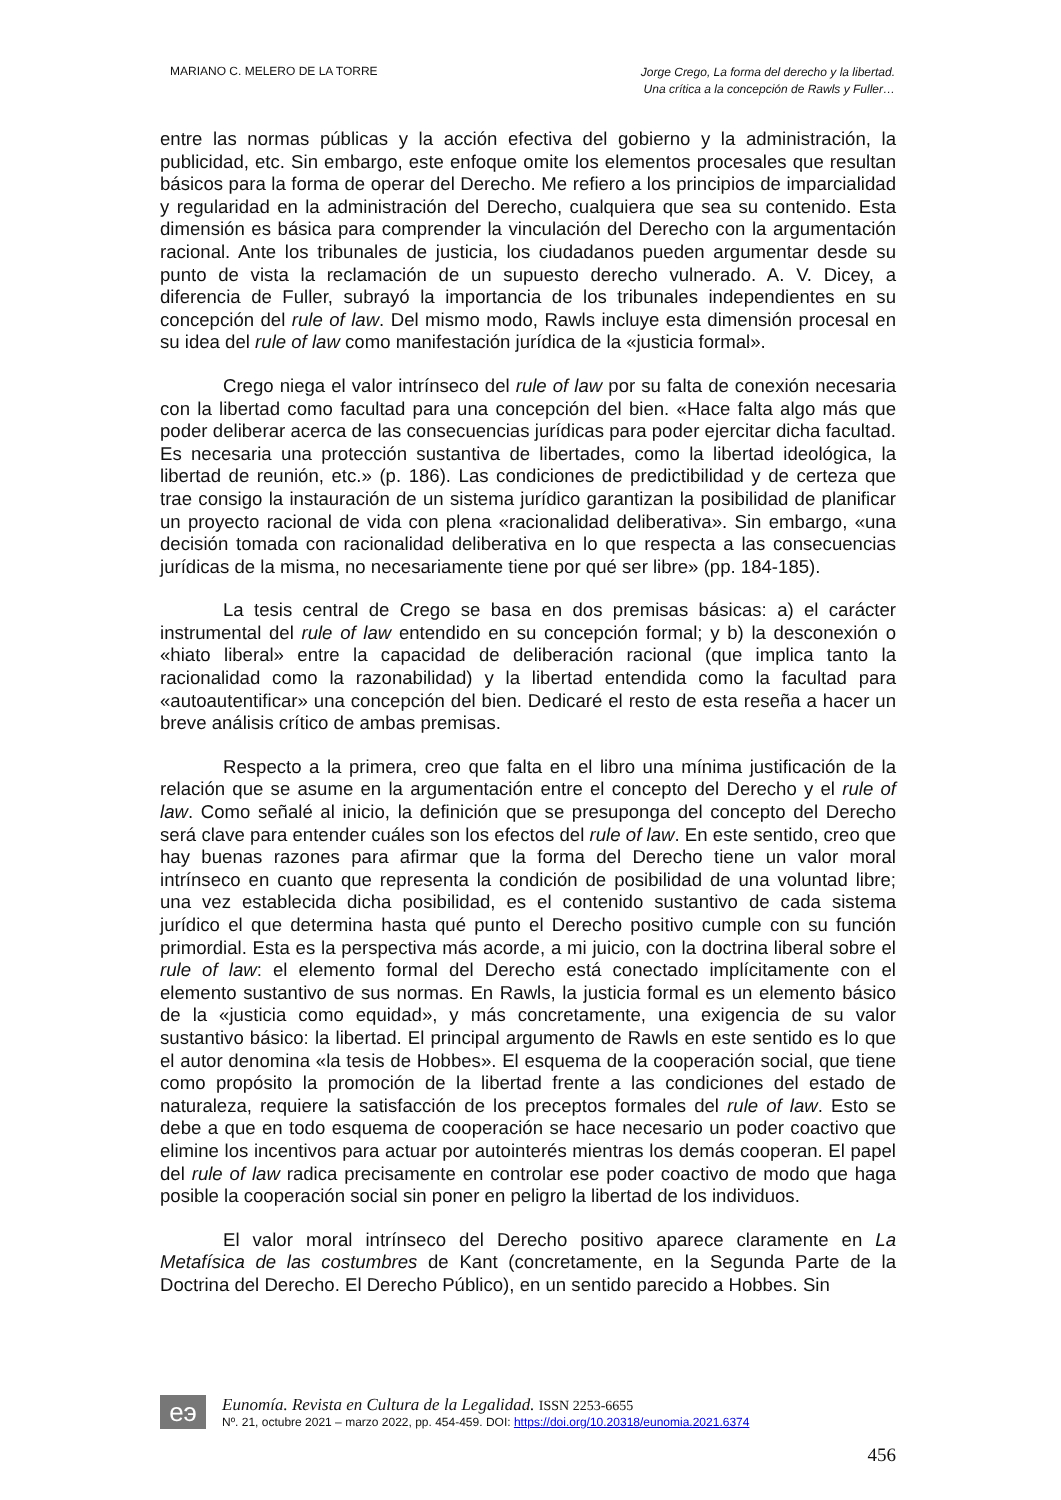MARIANO C. MELERO DE LA TORRE
Jorge Crego, La forma del derecho y la libertad.
Una crítica a la concepción de Rawls y Fuller…
entre las normas públicas y la acción efectiva del gobierno y la administración, la publicidad, etc. Sin embargo, este enfoque omite los elementos procesales que resultan básicos para la forma de operar del Derecho. Me refiero a los principios de imparcialidad y regularidad en la administración del Derecho, cualquiera que sea su contenido. Esta dimensión es básica para comprender la vinculación del Derecho con la argumentación racional. Ante los tribunales de justicia, los ciudadanos pueden argumentar desde su punto de vista la reclamación de un supuesto derecho vulnerado. A. V. Dicey, a diferencia de Fuller, subrayó la importancia de los tribunales independientes en su concepción del rule of law. Del mismo modo, Rawls incluye esta dimensión procesal en su idea del rule of law como manifestación jurídica de la «justicia formal».
Crego niega el valor intrínseco del rule of law por su falta de conexión necesaria con la libertad como facultad para una concepción del bien. «Hace falta algo más que poder deliberar acerca de las consecuencias jurídicas para poder ejercitar dicha facultad. Es necesaria una protección sustantiva de libertades, como la libertad ideológica, la libertad de reunión, etc.» (p. 186). Las condiciones de predictibilidad y de certeza que trae consigo la instauración de un sistema jurídico garantizan la posibilidad de planificar un proyecto racional de vida con plena «racionalidad deliberativa». Sin embargo, «una decisión tomada con racionalidad deliberativa en lo que respecta a las consecuencias jurídicas de la misma, no necesariamente tiene por qué ser libre» (pp. 184-185).
La tesis central de Crego se basa en dos premisas básicas: a) el carácter instrumental del rule of law entendido en su concepción formal; y b) la desconexión o «hiato liberal» entre la capacidad de deliberación racional (que implica tanto la racionalidad como la razonabilidad) y la libertad entendida como la facultad para «autoautentificar» una concepción del bien. Dedicaré el resto de esta reseña a hacer un breve análisis crítico de ambas premisas.
Respecto a la primera, creo que falta en el libro una mínima justificación de la relación que se asume en la argumentación entre el concepto del Derecho y el rule of law. Como señalé al inicio, la definición que se presuponga del concepto del Derecho será clave para entender cuáles son los efectos del rule of law. En este sentido, creo que hay buenas razones para afirmar que la forma del Derecho tiene un valor moral intrínseco en cuanto que representa la condición de posibilidad de una voluntad libre; una vez establecida dicha posibilidad, es el contenido sustantivo de cada sistema jurídico el que determina hasta qué punto el Derecho positivo cumple con su función primordial. Esta es la perspectiva más acorde, a mi juicio, con la doctrina liberal sobre el rule of law: el elemento formal del Derecho está conectado implícitamente con el elemento sustantivo de sus normas. En Rawls, la justicia formal es un elemento básico de la «justicia como equidad», y más concretamente, una exigencia de su valor sustantivo básico: la libertad. El principal argumento de Rawls en este sentido es lo que el autor denomina «la tesis de Hobbes». El esquema de la cooperación social, que tiene como propósito la promoción de la libertad frente a las condiciones del estado de naturaleza, requiere la satisfacción de los preceptos formales del rule of law. Esto se debe a que en todo esquema de cooperación se hace necesario un poder coactivo que elimine los incentivos para actuar por autointerés mientras los demás cooperan. El papel del rule of law radica precisamente en controlar ese poder coactivo de modo que haga posible la cooperación social sin poner en peligro la libertad de los individuos.
El valor moral intrínseco del Derecho positivo aparece claramente en La Metafísica de las costumbres de Kant (concretamente, en la Segunda Parte de la Doctrina del Derecho. El Derecho Público), en un sentido parecido a Hobbes. Sin
eэ
Eunomía. Revista en Cultura de la Legalidad. ISSN 2253-6655
Nº. 21, octubre 2021 – marzo 2022, pp. 454-459. DOI: https://doi.org/10.20318/eunomia.2021.6374
456